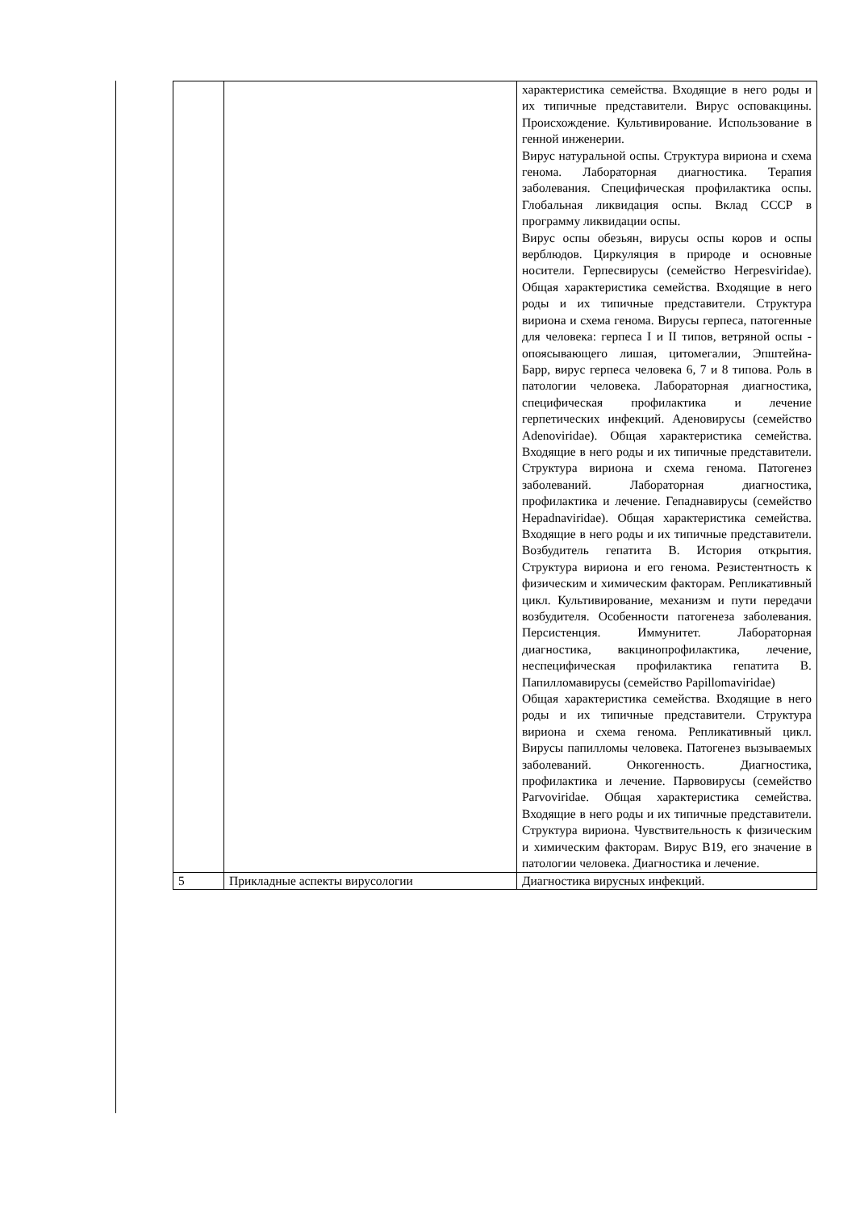| | | характеристика семейства. Входящие в него роды и их типичные представители. Вирус осповакцины. Происхождение. Культивирование. Использование в генной инженерии. Вирус натуральной оспы. Структура вириона и схема генома. Лабораторная диагностика. Терапия заболевания. Специфическая профилактика оспы. Глобальная ликвидация оспы. Вклад СССР в программу ликвидации оспы. Вирус оспы обезьян, вирусы оспы коров и оспы верблюдов. Циркуляция в природе и основные носители. Герпесвирусы (семейство Herpesviridae). Общая характеристика семейства. Входящие в него роды и их типичные представители. Структура вириона и схема генома. Вирусы герпеса, патогенные для человека: герпеса I и II типов, ветряной оспы - опоясывающего лишая, цитомегалии, Эпштейна-Барр, вирус герпеса человека 6, 7 и 8 типова. Роль в патологии человека. Лабораторная диагностика, специфическая профилактика и лечение герпетических инфекций. Аденовирусы (семейство Adenoviridae). Общая характеристика семейства. Входящие в него роды и их типичные представители. Структура вириона и схема генома. Патогенез заболеваний. Лабораторная диагностика, профилактика и лечение. Гепаднавирусы (семейство Hepadnaviridae). Общая характеристика семейства. Входящие в него роды и их типичные представители. Возбудитель гепатита В. История открытия. Структура вириона и его генома. Резистентность к физическим и химическим факторам. Репликативный цикл. Культивирование, механизм и пути передачи возбудителя. Особенности патогенеза заболевания. Персистенция. Иммунитет. Лабораторная диагностика, вакцинопрофилактика, лечение, неспецифическая профилактика гепатита В. Папилломавирусы (семейство Papillomaviridae) Общая характеристика семейства. Входящие в него роды и их типичные представители. Структура вириона и схема генома. Репликативный цикл. Вирусы папилломы человека. Патогенез вызываемых заболеваний. Онкогенность. Диагностика, профилактика и лечение. Парвовирусы (семейство Parvoviridae. Общая характеристика семейства. Входящие в него роды и их типичные представители. Структура вириона. Чувствительность к физическим и химическим факторам. Вирус В19, его значение в патологии человека. Диагностика и лечение. |
| 5 | Прикладные аспекты вирусологии | Диагностика вирусных инфекций. |